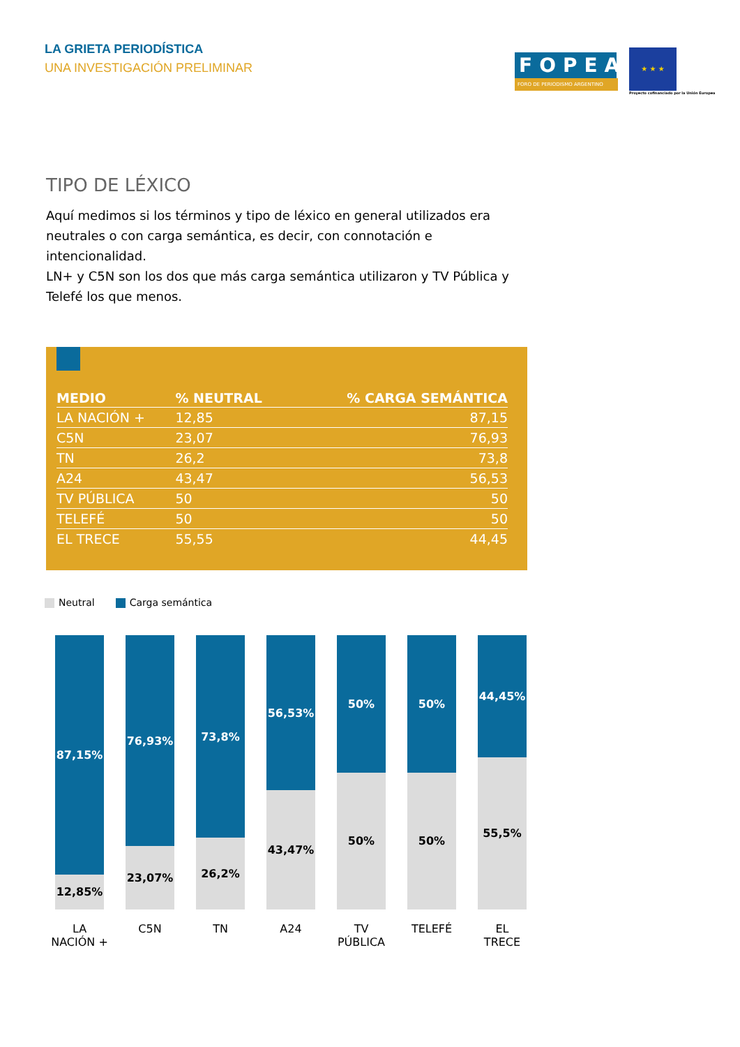LA GRIETA PERIODÍSTICA
UNA INVESTIGACIÓN PRELIMINAR
FOPEA
FORO DE PERIODISMO ARGENTINO
★ ★ ★
Proyecto cofinanciado por la Unión Europea
TIPO DE LÉXICO
Aquí medimos si los términos y tipo de léxico en general utilizados era neutrales o con carga semántica, es decir, con connotación e intencionalidad.
LN+ y C5N son los dos que más carga semántica utilizaron y TV Pública y Telefé los que menos.
| MEDIO | % NEUTRAL | % CARGA SEMÁNTICA |
| --- | --- | --- |
| LA NACIÓN + | 12,85 | 87,15 |
| C5N | 23,07 | 76,93 |
| TN | 26,2 | 73,8 |
| A24 | 43,47 | 56,53 |
| TV PÚBLICA | 50 | 50 |
| TELEFÉ | 50 | 50 |
| EL TRECE | 55,55 | 44,45 |
Neutral Carga semántica
87,15%
12,85%
LA
NACIÓN +
76,93%
23,07%
C5N
73,8%
26,2%
TN
56,53%
43,47%
A24
50%
50%
TV
PÚBLICA
50%
50%
TELEFÉ
44,45%
55,5%
EL
TRECE